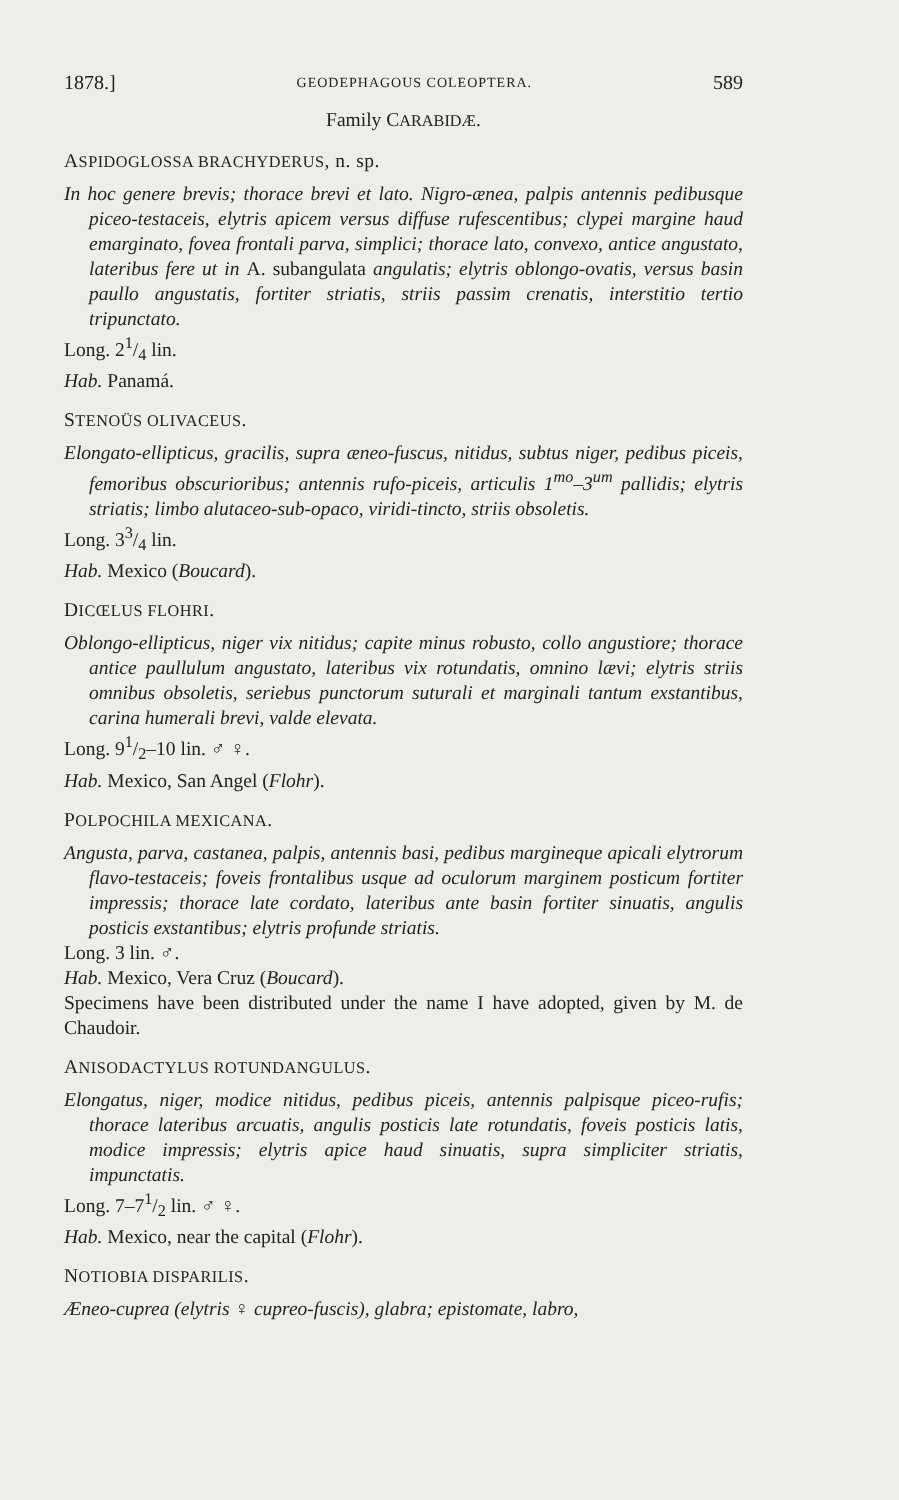1878.] GEODEPHAGOUS COLEOPTERA. 589
Family CARABIDÆ.
ASPIDOGLOSSA BRACHYDERUS, n. sp.
In hoc genere brevis; thorace brevi et lato. Nigro-ænea, palpis antennis pedibusque piceo-testaceis, elytris apicem versus diffuse rufescentibus; clypei margine haud emarginato, fovea frontali parva, simplici; thorace lato, convexo, antice angustato, lateribus fere ut in A. subangulata angulatis; elytris oblongo-ovatis, versus basin paullo angustatis, fortiter striatis, striis passim crenatis, interstitio tertio tripunctato.
Long. 21/4 lin.
Hab. Panamá.
STENOÜS OLIVACEUS.
Elongato-ellipticus, gracilis, supra æneo-fuscus, nitidus, subtus niger, pedibus piceis, femoribus obscurioribus; antennis rufo-piceis, articulis 1<sup>mo</sup>–3<sup>um</sup> pallidis; elytris striatis; limbo alutaceo-sub-opaco, viridi-tincto, striis obsoletis.
Long. 33/4 lin.
Hab. Mexico (Boucard).
DICŒLUS FLOHRI.
Oblongo-ellipticus, niger vix nitidus; capite minus robusto, collo angustiore; thorace antice paullulum angustato, lateribus vix rotundatis, omnino lævi; elytris striis omnibus obsoletis, seriebus punctorum suturali et marginali tantum exstantibus, carina humerali brevi, valde elevata.
Long. 91/2–10 lin. ♂ ♀.
Hab. Mexico, San Angel (Flohr).
POLPOCHILA MEXICANA.
Angusta, parva, castanea, palpis, antennis basi, pedibus margineque apicali elytrorum flavo-testaceis; foveis frontalibus usque ad oculorum marginem posticum fortiter impressis; thorace late cordato, lateribus ante basin fortiter sinuatis, angulis posticis exstantibus; elytris profunde striatis.
Long. 3 lin. ♂.
Hab. Mexico, Vera Cruz (Boucard).
Specimens have been distributed under the name I have adopted, given by M. de Chaudoir.
ANISODACTYLUS ROTUNDANGULUS.
Elongatus, niger, modice nitidus, pedibus piceis, antennis palpisque piceo-rufis; thorace lateribus arcuatis, angulis posticis late rotundatis, foveis posticis latis, modice impressis; elytris apice haud sinuatis, supra simpliciter striatis, impunctatis.
Long. 7–71/2 lin. ♂ ♀.
Hab. Mexico, near the capital (Flohr).
NOTIOBIA DISPARILIS.
Æneo-cuprea (elytris ♀ cupreo-fuscis), glabra; epistomate, labro,